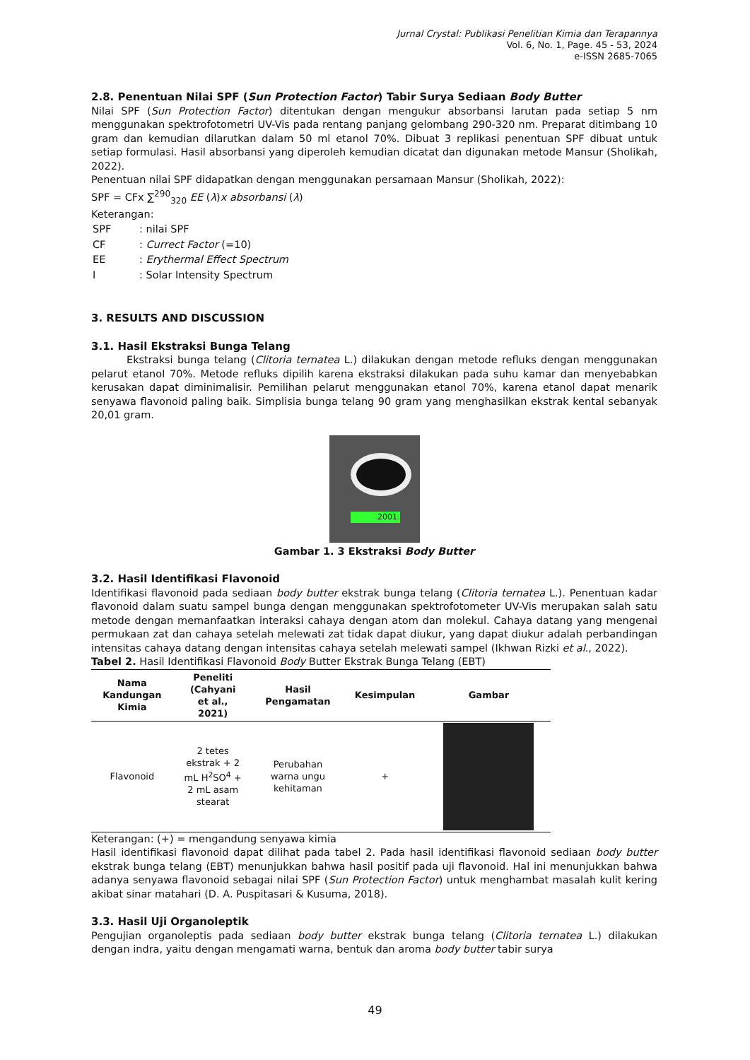Jurnal Crystal: Publikasi Penelitian Kimia dan Terapannya
Vol. 6, No. 1, Page. 45 - 53, 2024
e-ISSN 2685-7065
2.8. Penentuan Nilai SPF (Sun Protection Factor) Tabir Surya Sediaan Body Butter
Nilai SPF (Sun Protection Factor) ditentukan dengan mengukur absorbansi larutan pada setiap 5 nm menggunakan spektrofotometri UV-Vis pada rentang panjang gelombang 290-320 nm. Preparat ditimbang 10 gram dan kemudian dilarutkan dalam 50 ml etanol 70%. Dibuat 3 replikasi penentuan SPF dibuat untuk setiap formulasi. Hasil absorbansi yang diperoleh kemudian dicatat dan digunakan metode Mansur (Sholikah, 2022).
Penentuan nilai SPF didapatkan dengan menggunakan persamaan Mansur (Sholikah, 2022):
SPF = CFx ∑<sup>290</sup><sub>320</sub> EE (λ)x absorbansi (λ)
Keterangan:
| SPF | : nilai SPF |
| CF | : Currect Factor (=10) |
| EE | : Erythermal Effect Spectrum |
| I | : Solar Intensity Spectrum |
3. RESULTS AND DISCUSSION
3.1. Hasil Ekstraksi Bunga Telang
Ekstraksi bunga telang (Clitoria ternatea L.) dilakukan dengan metode refluks dengan menggunakan pelarut etanol 70%. Metode refluks dipilih karena ekstraksi dilakukan pada suhu kamar dan menyebabkan kerusakan dapat diminimalisir. Pemilihan pelarut menggunakan etanol 70%, karena etanol dapat menarik senyawa flavonoid paling baik. Simplisia bunga telang 90 gram yang menghasilkan ekstrak kental sebanyak 20,01 gram.
2001.
Gambar 1. 3 Ekstraksi Body Butter
3.2. Hasil Identifikasi Flavonoid
Identifikasi flavonoid pada sediaan body butter ekstrak bunga telang (Clitoria ternatea L.). Penentuan kadar flavonoid dalam suatu sampel bunga dengan menggunakan spektrofotometer UV-Vis merupakan salah satu metode dengan memanfaatkan interaksi cahaya dengan atom dan molekul. Cahaya datang yang mengenai permukaan zat dan cahaya setelah melewati zat tidak dapat diukur, yang dapat diukur adalah perbandingan intensitas cahaya datang dengan intensitas cahaya setelah melewati sampel (Ikhwan Rizki et al., 2022).
Tabel 2. Hasil Identifikasi Flavonoid Body Butter Ekstrak Bunga Telang (EBT)
| Nama Kandungan Kimia | Peneliti (Cahyani et al., 2021) | Hasil Pengamatan | Kesimpulan | Gambar |
| --- | --- | --- | --- | --- |
| Flavonoid | 2 tetes ekstrak + 2 mL H<sup>2</sup>SO<sup>4</sup> + 2 mL asam stearat | Perubahan warna ungu kehitaman | + | |
Keterangan: (+) = mengandung senyawa kimia
Hasil identifikasi flavonoid dapat dilihat pada tabel 2. Pada hasil identifikasi flavonoid sediaan body butter ekstrak bunga telang (EBT) menunjukkan bahwa hasil positif pada uji flavonoid. Hal ini menunjukkan bahwa adanya senyawa flavonoid sebagai nilai SPF (Sun Protection Factor) untuk menghambat masalah kulit kering akibat sinar matahari (D. A. Puspitasari & Kusuma, 2018).
3.3. Hasil Uji Organoleptik
Pengujian organoleptis pada sediaan body butter ekstrak bunga telang (Clitoria ternatea L.) dilakukan dengan indra, yaitu dengan mengamati warna, bentuk dan aroma body butter tabir surya
49